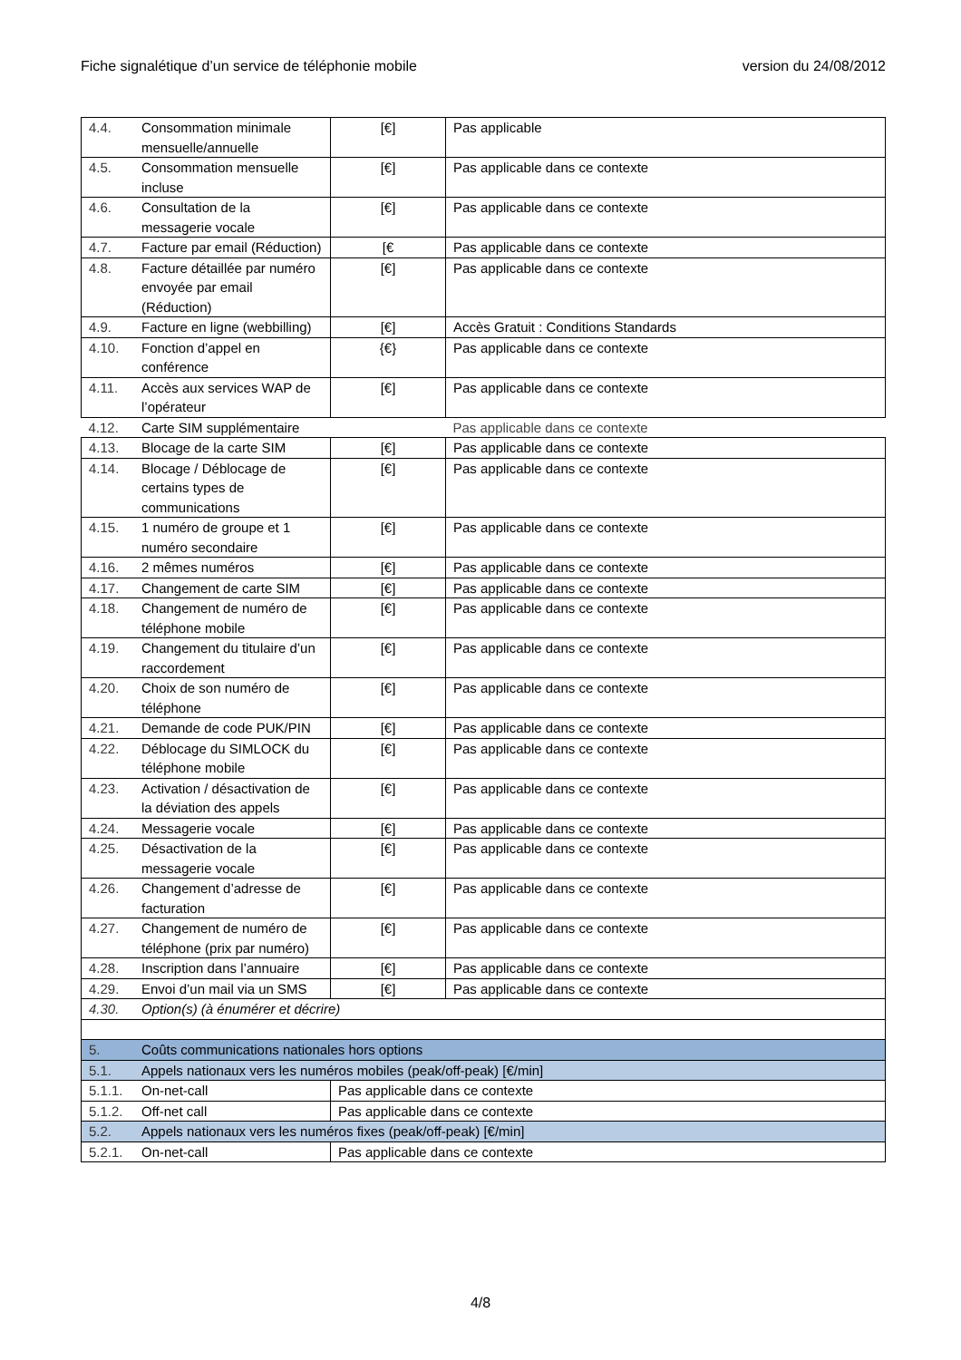Fiche signalétique d’un service de téléphonie mobile version du 24/08/2012
| 4.4. | Consommation minimale mensuelle/annuelle | [€] | Pas applicable |
| 4.5. | Consommation mensuelle incluse | [€] | Pas applicable dans ce contexte |
| 4.6. | Consultation de la messagerie vocale | [€] | Pas applicable dans ce contexte |
| 4.7. | Facture par email (Réduction) | [€ | Pas applicable dans ce contexte |
| 4.8. | Facture détaillée par numéro envoyée par email (Réduction) | [€] | Pas applicable dans ce contexte |
| 4.9. | Facture en ligne (webbilling) | [€] | Accès Gratuit : Conditions Standards |
| 4.10. | Fonction d’appel en conférence | {€} | Pas applicable dans ce contexte |
| 4.11. | Accès aux services WAP de l’opérateur | [€] | Pas applicable dans ce contexte |
| 4.12. | Carte SIM supplémentaire | | Pas applicable dans ce contexte |
| 4.13. | Blocage de la carte SIM | [€] | Pas applicable dans ce contexte |
| 4.14. | Blocage / Déblocage de certains types de communications | [€] | Pas applicable dans ce contexte |
| 4.15. | 1 numéro de groupe et 1 numéro secondaire | [€] | Pas applicable dans ce contexte |
| 4.16. | 2 mêmes numéros | [€] | Pas applicable dans ce contexte |
| 4.17. | Changement de carte SIM | [€] | Pas applicable dans ce contexte |
| 4.18. | Changement de numéro de téléphone mobile | [€] | Pas applicable dans ce contexte |
| 4.19. | Changement du titulaire d’un raccordement | [€] | Pas applicable dans ce contexte |
| 4.20. | Choix de son numéro de téléphone | [€] | Pas applicable dans ce contexte |
| 4.21. | Demande de code PUK/PIN | [€] | Pas applicable dans ce contexte |
| 4.22. | Déblocage du SIMLOCK du téléphone mobile | [€] | Pas applicable dans ce contexte |
| 4.23. | Activation / désactivation de la déviation des appels | [€] | Pas applicable dans ce contexte |
| 4.24. | Messagerie vocale | [€] | Pas applicable dans ce contexte |
| 4.25. | Désactivation de la messagerie vocale | [€] | Pas applicable dans ce contexte |
| 4.26. | Changement d’adresse de facturation | [€] | Pas applicable dans ce contexte |
| 4.27. | Changement de numéro de téléphone (prix par numéro) | [€] | Pas applicable dans ce contexte |
| 4.28. | Inscription dans l’annuaire | [€] | Pas applicable dans ce contexte |
| 4.29. | Envoi d’un mail via un SMS | [€] | Pas applicable dans ce contexte |
| 4.30. | Option(s) (à énumérer et décrire) | | |
| 5. | Coûts communications nationales hors options | | |
| 5.1. | Appels nationaux vers les numéros mobiles (peak/off-peak) [€/min] | | |
| 5.1.1. | On-net-call | Pas applicable dans ce contexte | |
| 5.1.2. | Off-net call | Pas applicable dans ce contexte | |
| 5.2. | Appels nationaux vers les numéros fixes (peak/off-peak) [€/min] | | |
| 5.2.1. | On-net-call | Pas applicable dans ce contexte | |
4/8